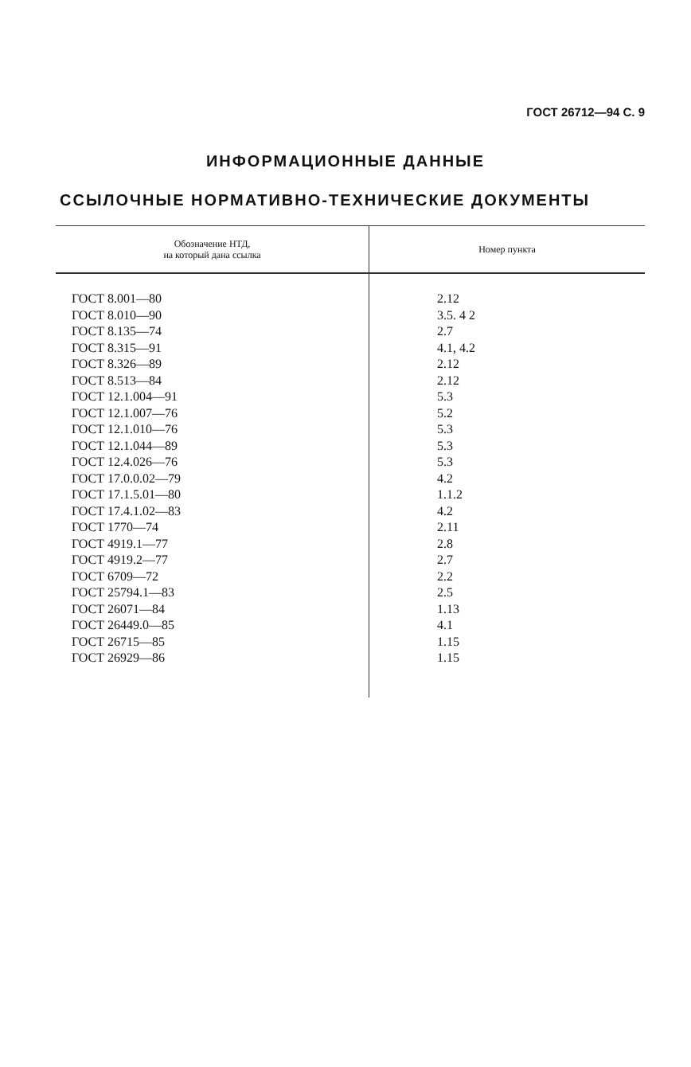ГОСТ 26712—94 С. 9
ИНФОРМАЦИОННЫЕ ДАННЫЕ
ССЫЛОЧНЫЕ НОРМАТИВНО-ТЕХНИЧЕСКИЕ ДОКУМЕНТЫ
| Обозначение НТД, на который дана ссылка | Номер пункта |
| --- | --- |
| ГОСТ 8.001—80 | 2.12 |
| ГОСТ 8.010—90 | 3.5. 4 2 |
| ГОСТ 8.135—74 | 2.7 |
| ГОСТ 8.315—91 | 4.1, 4.2 |
| ГОСТ 8.326—89 | 2.12 |
| ГОСТ 8.513—84 | 2.12 |
| ГОСТ 12.1.004—91 | 5.3 |
| ГОСТ 12.1.007—76 | 5.2 |
| ГОСТ 12.1.010—76 | 5.3 |
| ГОСТ 12.1.044—89 | 5.3 |
| ГОСТ 12.4.026—76 | 5.3 |
| ГОСТ 17.0.0.02—79 | 4.2 |
| ГОСТ 17.1.5.01—80 | 1.1.2 |
| ГОСТ 17.4.1.02—83 | 4.2 |
| ГОСТ 1770—74 | 2.11 |
| ГОСТ 4919.1—77 | 2.8 |
| ГОСТ 4919.2—77 | 2.7 |
| ГОСТ 6709—72 | 2.2 |
| ГОСТ 25794.1—83 | 2.5 |
| ГОСТ 26071—84 | 1.13 |
| ГОСТ 26449.0—85 | 4.1 |
| ГОСТ 26715—85 | 1.15 |
| ГОСТ 26929—86 | 1.15 |